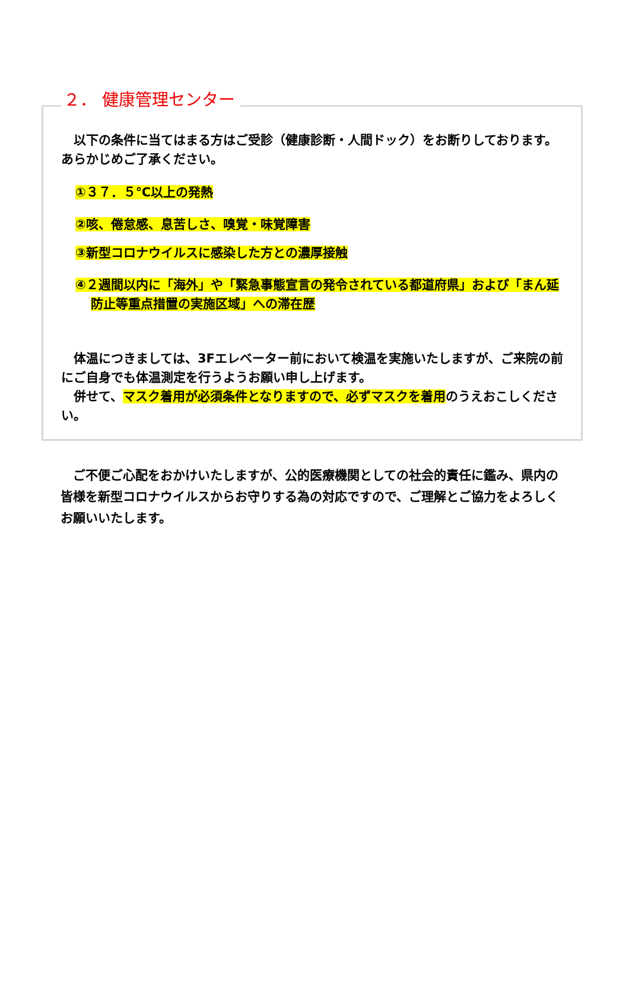２． 健康管理センター
　以下の条件に当てはまる方はご受診（健康診断・人間ドック）をお断りしております。あらかじめご了承ください。
①３７．５℃以上の発熱
②咳、倦怠感、息苦しさ、嗅覚・味覚障害
③新型コロナウイルスに感染した方との濃厚接触
④２週間以内に「海外」や「緊急事態宣言の発令されている都道府県」および「まん延防止等重点措置の実施区域」への滞在歴
　体温につきましては、3Fエレベーター前において検温を実施いたしますが、ご来院の前にご自身でも体温測定を行うようお願い申し上げます。
　併せて、マスク着用が必須条件となりますので、必ずマスクを着用のうえおこしください。
　ご不便ご心配をおかけいたしますが、公的医療機関としての社会的責任に鑑み、県内の皆様を新型コロナウイルスからお守りする為の対応ですので、ご理解とご協力をよろしくお願いいたします。